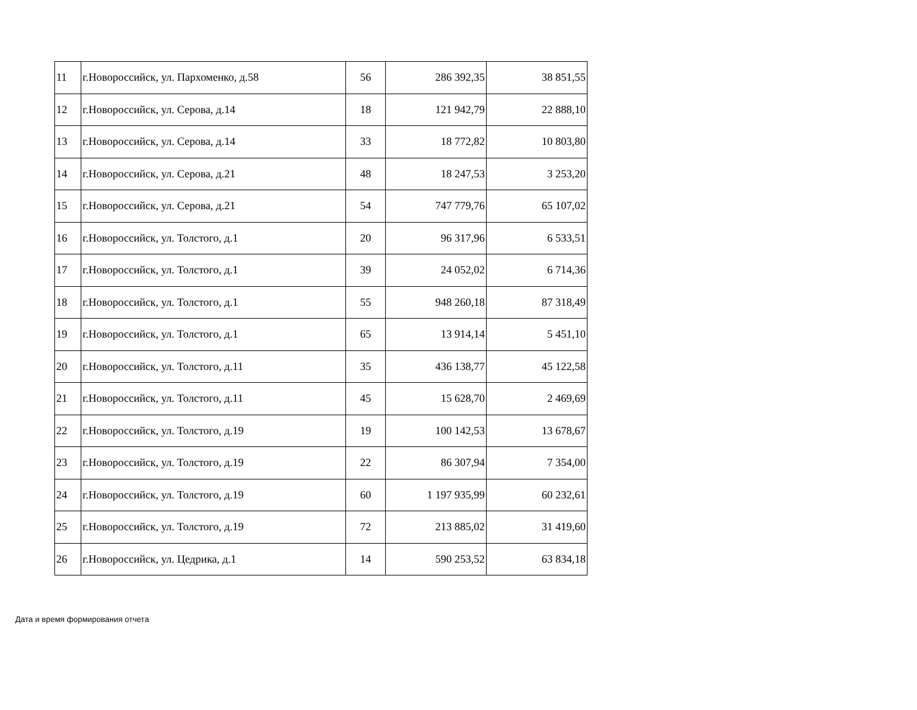| 11 | г.Новороссийск, ул. Пархоменко, д.58 | 56 | 286 392,35 | 38 851,55 |
| 12 | г.Новороссийск, ул. Серова, д.14 | 18 | 121 942,79 | 22 888,10 |
| 13 | г.Новороссийск, ул. Серова, д.14 | 33 | 18 772,82 | 10 803,80 |
| 14 | г.Новороссийск, ул. Серова, д.21 | 48 | 18 247,53 | 3 253,20 |
| 15 | г.Новороссийск, ул. Серова, д.21 | 54 | 747 779,76 | 65 107,02 |
| 16 | г.Новороссийск, ул. Толстого, д.1 | 20 | 96 317,96 | 6 533,51 |
| 17 | г.Новороссийск, ул. Толстого, д.1 | 39 | 24 052,02 | 6 714,36 |
| 18 | г.Новороссийск, ул. Толстого, д.1 | 55 | 948 260,18 | 87 318,49 |
| 19 | г.Новороссийск, ул. Толстого, д.1 | 65 | 13 914,14 | 5 451,10 |
| 20 | г.Новороссийск, ул. Толстого, д.11 | 35 | 436 138,77 | 45 122,58 |
| 21 | г.Новороссийск, ул. Толстого, д.11 | 45 | 15 628,70 | 2 469,69 |
| 22 | г.Новороссийск, ул. Толстого, д.19 | 19 | 100 142,53 | 13 678,67 |
| 23 | г.Новороссийск, ул. Толстого, д.19 | 22 | 86 307,94 | 7 354,00 |
| 24 | г.Новороссийск, ул. Толстого, д.19 | 60 | 1 197 935,99 | 60 232,61 |
| 25 | г.Новороссийск, ул. Толстого, д.19 | 72 | 213 885,02 | 31 419,60 |
| 26 | г.Новороссийск, ул. Цедрика, д.1 | 14 | 590 253,52 | 63 834,18 |
Дата и время формирования отчета